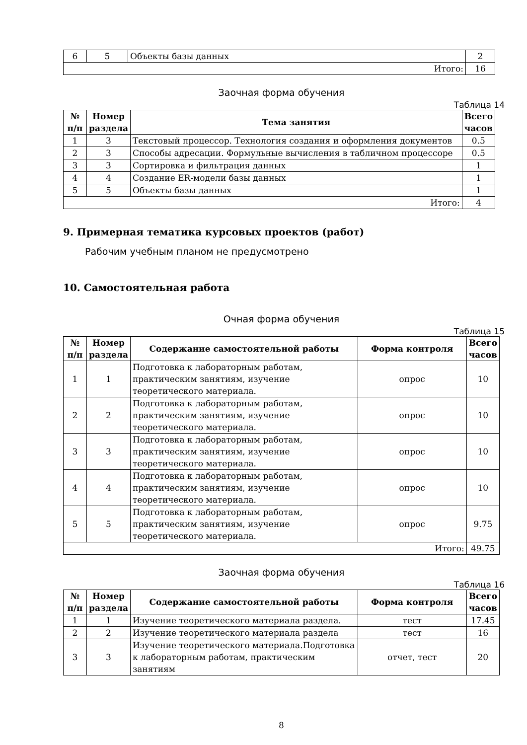| 6 | 5 | Объекты базы данных | 2 |
| Итого: | | | 16 |
Заочная форма обучения
Таблица 14
| № п/п | Номер раздела | Тема занятия | Всего часов |
| --- | --- | --- | --- |
| 1 | 3 | Текстовый процессор. Технология создания и оформления документов | 0.5 |
| 2 | 3 | Способы адресации. Формульные вычисления в табличном процессоре | 0.5 |
| 3 | 3 | Сортировка и фильтрация данных | 1 |
| 4 | 4 | Создание ER-модели базы данных | 1 |
| 5 | 5 | Объекты базы данных | 1 |
| Итого: | | | 4 |
9. Примерная тематика курсовых проектов (работ)
Рабочим учебным планом не предусмотрено
10. Самостоятельная работа
Очная форма обучения
Таблица 15
| № п/п | Номер раздела | Содержание самостоятельной работы | Форма контроля | Всего часов |
| --- | --- | --- | --- | --- |
| 1 | 1 | Подготовка к лабораторным работам, практическим занятиям, изучение теоретического материала. | опрос | 10 |
| 2 | 2 | Подготовка к лабораторным работам, практическим занятиям, изучение теоретического материала. | опрос | 10 |
| 3 | 3 | Подготовка к лабораторным работам, практическим занятиям, изучение теоретического материала. | опрос | 10 |
| 4 | 4 | Подготовка к лабораторным работам, практическим занятиям, изучение теоретического материала. | опрос | 10 |
| 5 | 5 | Подготовка к лабораторным работам, практическим занятиям, изучение теоретического материала. | опрос | 9.75 |
| Итого: | | | | 49.75 |
Заочная форма обучения
Таблица 16
| № п/п | Номер раздела | Содержание самостоятельной работы | Форма контроля | Всего часов |
| --- | --- | --- | --- | --- |
| 1 | 1 | Изучение теоретического материала раздела. | тест | 17.45 |
| 2 | 2 | Изучение теоретического материала раздела | тест | 16 |
| 3 | 3 | Изучение теоретического материала.Подготовка к лабораторным работам, практическим занятиям | отчет, тест | 20 |
8